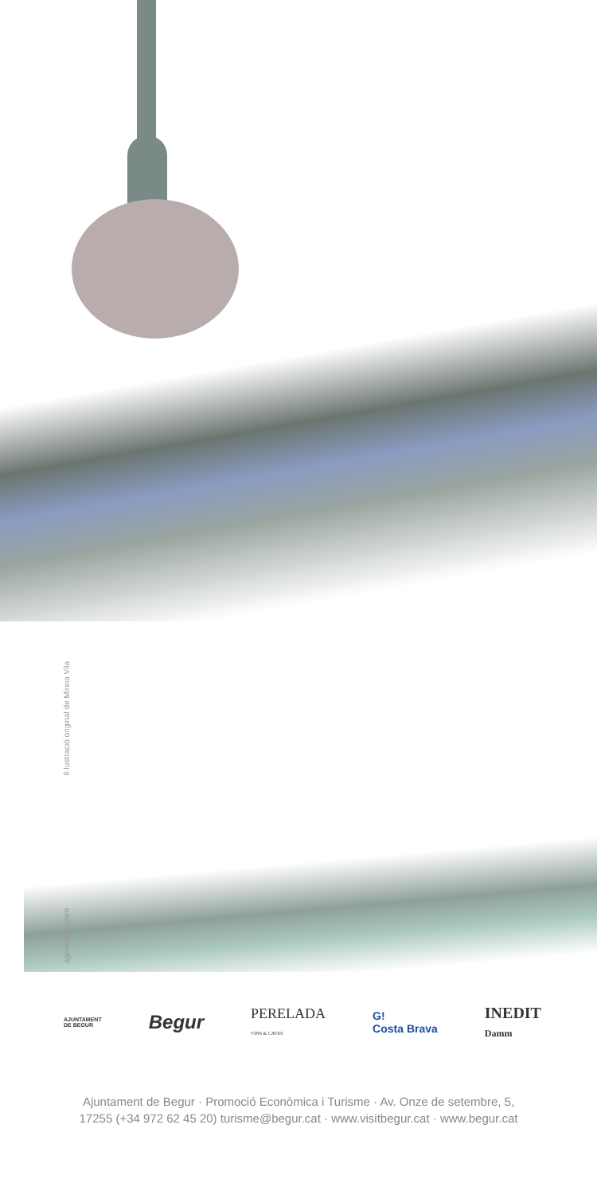Il·lustració original de Mireia Vila
agenciatsc.com
AJUNTAMENT
DE BEGUR Begur PERELADA
VINS & CAVES G!
Costa Brava INEDIT
Damm
Ajuntament de Begur · Promoció Econòmica i Turisme · Av. Onze de setembre, 5,
17255 (+34 972 62 45 20) turisme@begur.cat · www.visitbegur.cat · www.begur.cat